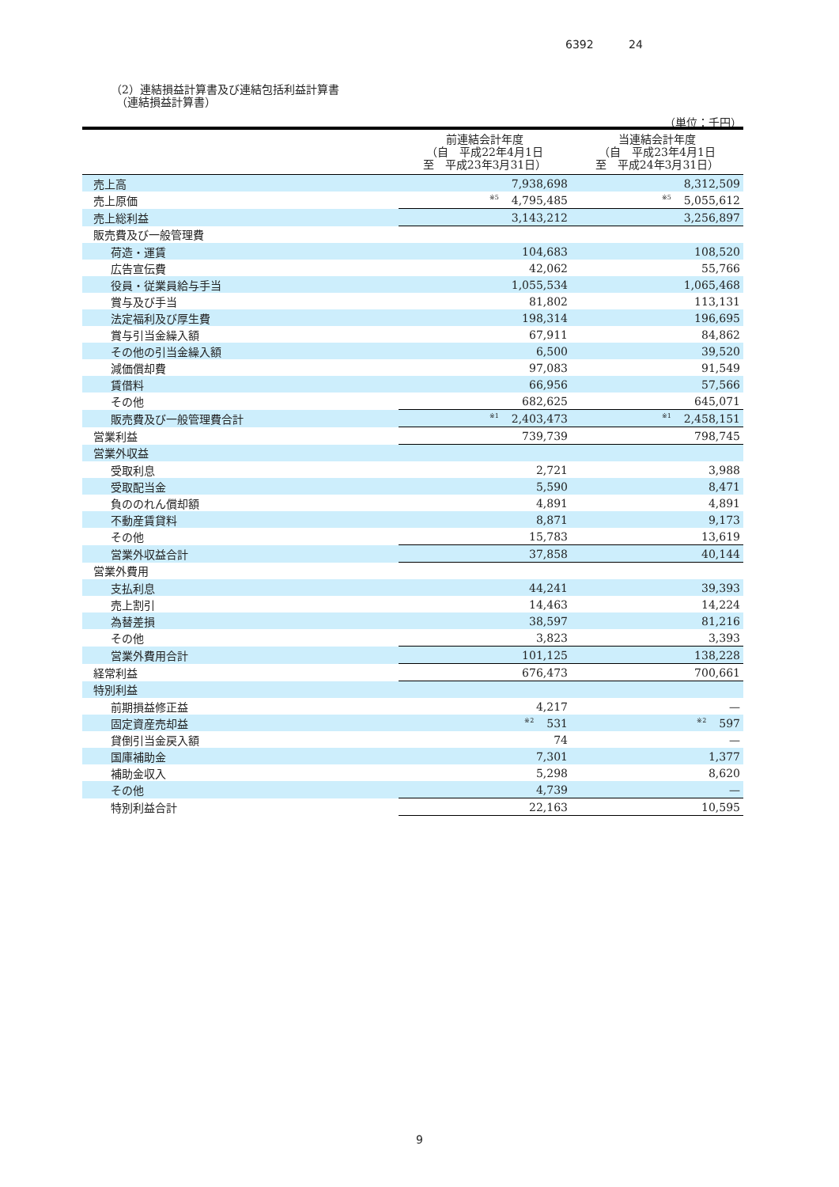6392 24
（2）連結損益計算書及び連結包括利益計算書
　（連結損益計算書）
（単位：千円）
| | 前連結会計年度 （自 平成22年4月1日 至 平成23年3月31日） | 当連結会計年度 （自 平成23年4月1日 至 平成24年3月31日） |
| --- | --- | --- |
| 売上高 | 7,938,698 | 8,312,509 |
| 売上原価 | <sup>※5</sup>4,795,485 | <sup>※5</sup>5,055,612 |
| 売上総利益 | 3,143,212 | 3,256,897 |
| 販売費及び一般管理費 | | |
| 荷造・運賃 | 104,683 | 108,520 |
| 広告宣伝費 | 42,062 | 55,766 |
| 役員・従業員給与手当 | 1,055,534 | 1,065,468 |
| 賞与及び手当 | 81,802 | 113,131 |
| 法定福利及び厚生費 | 198,314 | 196,695 |
| 賞与引当金繰入額 | 67,911 | 84,862 |
| その他の引当金繰入額 | 6,500 | 39,520 |
| 減価償却費 | 97,083 | 91,549 |
| 賃借料 | 66,956 | 57,566 |
| その他 | 682,625 | 645,071 |
| 販売費及び一般管理費合計 | <sup>※1</sup>2,403,473 | <sup>※1</sup>2,458,151 |
| 営業利益 | 739,739 | 798,745 |
| 営業外収益 | | |
| 受取利息 | 2,721 | 3,988 |
| 受取配当金 | 5,590 | 8,471 |
| 負ののれん償却額 | 4,891 | 4,891 |
| 不動産賃貸料 | 8,871 | 9,173 |
| その他 | 15,783 | 13,619 |
| 営業外収益合計 | 37,858 | 40,144 |
| 営業外費用 | | |
| 支払利息 | 44,241 | 39,393 |
| 売上割引 | 14,463 | 14,224 |
| 為替差損 | 38,597 | 81,216 |
| その他 | 3,823 | 3,393 |
| 営業外費用合計 | 101,125 | 138,228 |
| 経常利益 | 676,473 | 700,661 |
| 特別利益 | | |
| 前期損益修正益 | 4,217 | — |
| 固定資産売却益 | <sup>※2</sup>531 | <sup>※2</sup>597 |
| 貸倒引当金戻入額 | 74 | — |
| 国庫補助金 | 7,301 | 1,377 |
| 補助金収入 | 5,298 | 8,620 |
| その他 | 4,739 | — |
| 特別利益合計 | 22,163 | 10,595 |
9